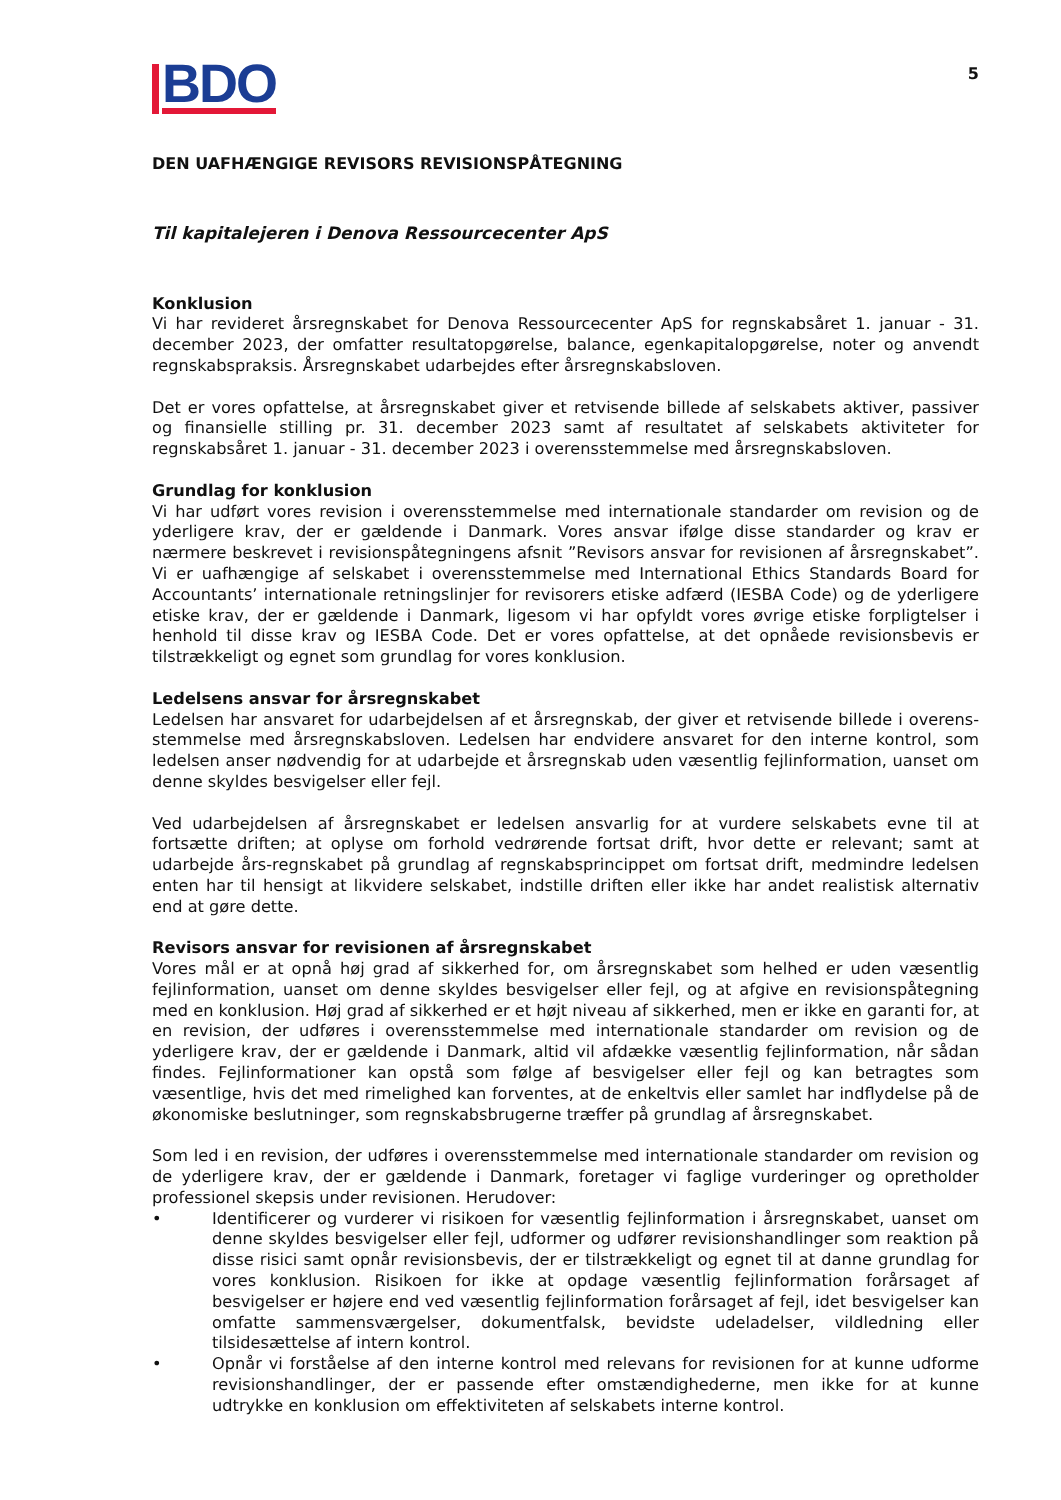BDO
5
DEN UAFHÆNGIGE REVISORS REVISIONSPÅTEGNING
Til kapitalejeren i Denova Ressourcecenter ApS
Konklusion
Vi har revideret årsregnskabet for Denova Ressourcecenter ApS for regnskabsåret 1. januar - 31. december 2023, der omfatter resultatopgørelse, balance, egenkapitalopgørelse, noter og anvendt regnskabspraksis. Årsregnskabet udarbejdes efter årsregnskabsloven.
Det er vores opfattelse, at årsregnskabet giver et retvisende billede af selskabets aktiver, passiver og finansielle stilling pr. 31. december 2023 samt af resultatet af selskabets aktiviteter for regnskabsåret 1. januar - 31. december 2023 i overensstemmelse med årsregnskabsloven.
Grundlag for konklusion
Vi har udført vores revision i overensstemmelse med internationale standarder om revision og de yderligere krav, der er gældende i Danmark. Vores ansvar ifølge disse standarder og krav er nærmere beskrevet i revisionspåtegningens afsnit ”Revisors ansvar for revisionen af årsregnskabet”. Vi er uafhængige af selskabet i overensstemmelse med International Ethics Standards Board for Accountants’ internationale retningslinjer for revisorers etiske adfærd (IESBA Code) og de yderligere etiske krav, der er gældende i Danmark, ligesom vi har opfyldt vores øvrige etiske forpligtelser i henhold til disse krav og IESBA Code. Det er vores opfattelse, at det opnåede revisionsbevis er tilstrækkeligt og egnet som grundlag for vores konklusion.
Ledelsens ansvar for årsregnskabet
Ledelsen har ansvaret for udarbejdelsen af et årsregnskab, der giver et retvisende billede i overens-stemmelse med årsregnskabsloven. Ledelsen har endvidere ansvaret for den interne kontrol, som ledelsen anser nødvendig for at udarbejde et årsregnskab uden væsentlig fejlinformation, uanset om denne skyldes besvigelser eller fejl.
Ved udarbejdelsen af årsregnskabet er ledelsen ansvarlig for at vurdere selskabets evne til at fortsætte driften; at oplyse om forhold vedrørende fortsat drift, hvor dette er relevant; samt at udarbejde års-regnskabet på grundlag af regnskabsprincippet om fortsat drift, medmindre ledelsen enten har til hensigt at likvidere selskabet, indstille driften eller ikke har andet realistisk alternativ end at gøre dette.
Revisors ansvar for revisionen af årsregnskabet
Vores mål er at opnå høj grad af sikkerhed for, om årsregnskabet som helhed er uden væsentlig fejlinformation, uanset om denne skyldes besvigelser eller fejl, og at afgive en revisionspåtegning med en konklusion. Høj grad af sikkerhed er et højt niveau af sikkerhed, men er ikke en garanti for, at en revision, der udføres i overensstemmelse med internationale standarder om revision og de yderligere krav, der er gældende i Danmark, altid vil afdække væsentlig fejlinformation, når sådan findes. Fejlinformationer kan opstå som følge af besvigelser eller fejl og kan betragtes som væsentlige, hvis det med rimelighed kan forventes, at de enkeltvis eller samlet har indflydelse på de økonomiske beslutninger, som regnskabsbrugerne træffer på grundlag af årsregnskabet.
Som led i en revision, der udføres i overensstemmelse med internationale standarder om revision og de yderligere krav, der er gældende i Danmark, foretager vi faglige vurderinger og opretholder professionel skepsis under revisionen. Herudover:
• Identificerer og vurderer vi risikoen for væsentlig fejlinformation i årsregnskabet, uanset om denne skyldes besvigelser eller fejl, udformer og udfører revisionshandlinger som reaktion på disse risici samt opnår revisionsbevis, der er tilstrækkeligt og egnet til at danne grundlag for vores konklusion. Risikoen for ikke at opdage væsentlig fejlinformation forårsaget af besvigelser er højere end ved væsentlig fejlinformation forårsaget af fejl, idet besvigelser kan omfatte sammensværgelser, dokumentfalsk, bevidste udeladelser, vildledning eller tilsidesættelse af intern kontrol.
• Opnår vi forståelse af den interne kontrol med relevans for revisionen for at kunne udforme revisionshandlinger, der er passende efter omstændighederne, men ikke for at kunne udtrykke en konklusion om effektiviteten af selskabets interne kontrol.